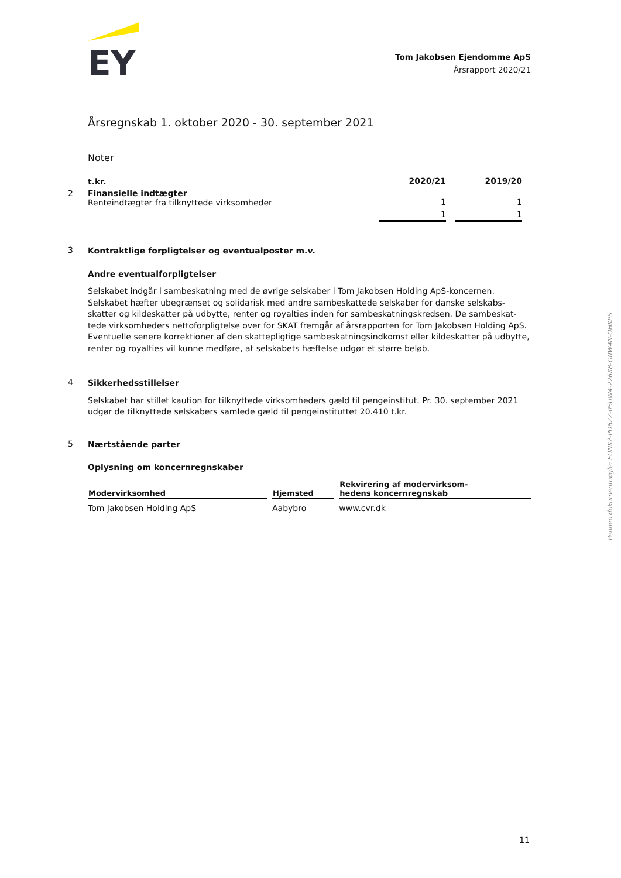EY
Tom Jakobsen Ejendomme ApS
Årsrapport 2020/21
Årsregnskab 1. oktober 2020 - 30. september 2021
Noter
| t.kr. | 2020/21 | 2019/20 |
| 2 Finansielle indtægter Renteindtægter fra tilknyttede virksomheder | 1 | 1 |
| | 1 | 1 |
3
Kontraktlige forpligtelser og eventualposter m.v.
Andre eventualforpligtelser
Selskabet indgår i sambeskatning med de øvrige selskaber i Tom Jakobsen Holding ApS-koncernen. Selskabet hæfter ubegrænset og solidarisk med andre sambeskattede selskaber for danske selskabs-skatter og kildeskatter på udbytte, renter og royalties inden for sambeskatningskredsen. De sambeskat-tede virksomheders nettoforpligtelse over for SKAT fremgår af årsrapporten for Tom Jakobsen Holding ApS. Eventuelle senere korrektioner af den skattepligtige sambeskatningsindkomst eller kildeskatter på udbytte, renter og royalties vil kunne medføre, at selskabets hæftelse udgør et større beløb.
4
Sikkerhedsstillelser
Selskabet har stillet kaution for tilknyttede virksomheders gæld til pengeinstitut. Pr. 30. september 2021 udgør de tilknyttede selskabers samlede gæld til pengeinstituttet 20.410 t.kr.
5
Nærtstående parter
Oplysning om koncernregnskaber
| Modervirksomhed | Hjemsted | Rekvirering af modervirksom- hedens koncernregnskab |
| --- | --- | --- |
| Tom Jakobsen Holding ApS | Aabybro | www.cvr.dk |
Penneo dokumentnøgle: EONK2-PD6ZZ-0SUW4-226X8-ONW4N-OHKPS
11